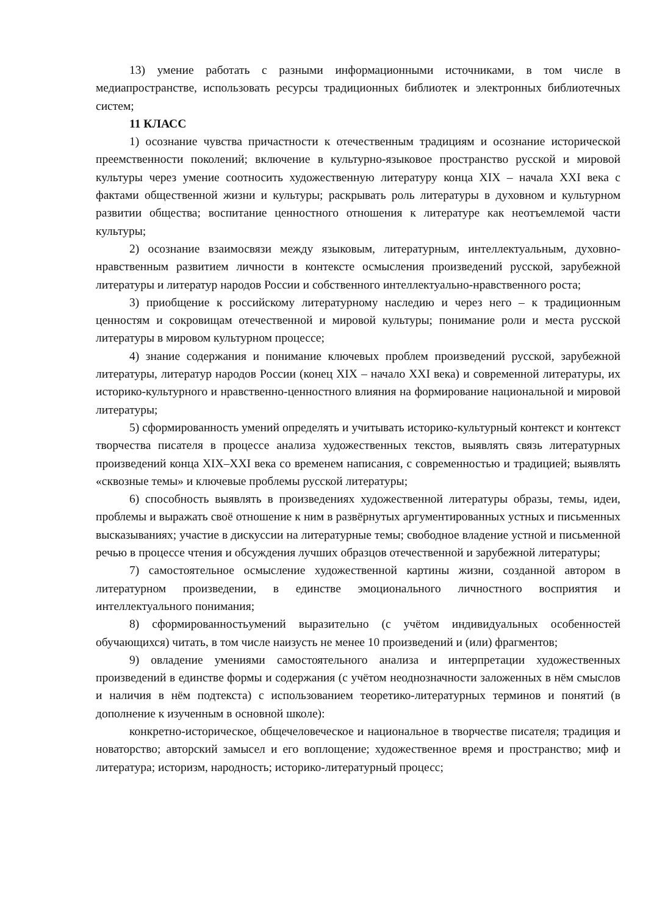13) умение работать с разными информационными источниками, в том числе в медиапространстве, использовать ресурсы традиционных библиотек и электронных библиотечных систем;
11 КЛАСС
1) осознание чувства причастности к отечественным традициям и осознание исторической преемственности поколений; включение в культурно-языковое пространство русской и мировой культуры через умение соотносить художественную литературу конца XIX – начала XXI века с фактами общественной жизни и культуры; раскрывать роль литературы в духовном и культурном развитии общества; воспитание ценностного отношения к литературе как неотъемлемой части культуры;
2) осознание взаимосвязи между языковым, литературным, интеллектуальным, духовно-нравственным развитием личности в контексте осмысления произведений русской, зарубежной литературы и литератур народов России и собственного интеллектуально-нравственного роста;
3) приобщение к российскому литературному наследию и через него – к традиционным ценностям и сокровищам отечественной и мировой культуры; понимание роли и места русской литературы в мировом культурном процессе;
4) знание содержания и понимание ключевых проблем произведений русской, зарубежной литературы, литератур народов России (конец XIX – начало XXI века) и современной литературы, их историко-культурного и нравственно-ценностного влияния на формирование национальной и мировой литературы;
5) сформированность умений определять и учитывать историко-культурный контекст и контекст творчества писателя в процессе анализа художественных текстов, выявлять связь литературных произведений конца XIX–XXI века со временем написания, с современностью и традицией; выявлять «сквозные темы» и ключевые проблемы русской литературы;
6) способность выявлять в произведениях художественной литературы образы, темы, идеи, проблемы и выражать своё отношение к ним в развёрнутых аргументированных устных и письменных высказываниях; участие в дискуссии на литературные темы; свободное владение устной и письменной речью в процессе чтения и обсуждения лучших образцов отечественной и зарубежной литературы;
7) самостоятельное осмысление художественной картины жизни, созданной автором в литературном произведении, в единстве эмоционального личностного восприятия и интеллектуального понимания;
8) сформированностьумений выразительно (с учётом индивидуальных особенностей обучающихся) читать, в том числе наизусть не менее 10 произведений и (или) фрагментов;
9) овладение умениями самостоятельного анализа и интерпретации художественных произведений в единстве формы и содержания (с учётом неоднозначности заложенных в нём смыслов и наличия в нём подтекста) с использованием теоретико-литературных терминов и понятий (в дополнение к изученным в основной школе):
конкретно-историческое, общечеловеческое и национальное в творчестве писателя; традиция и новаторство; авторский замысел и его воплощение; художественное время и пространство; миф и литература; историзм, народность; историко-литературный процесс;